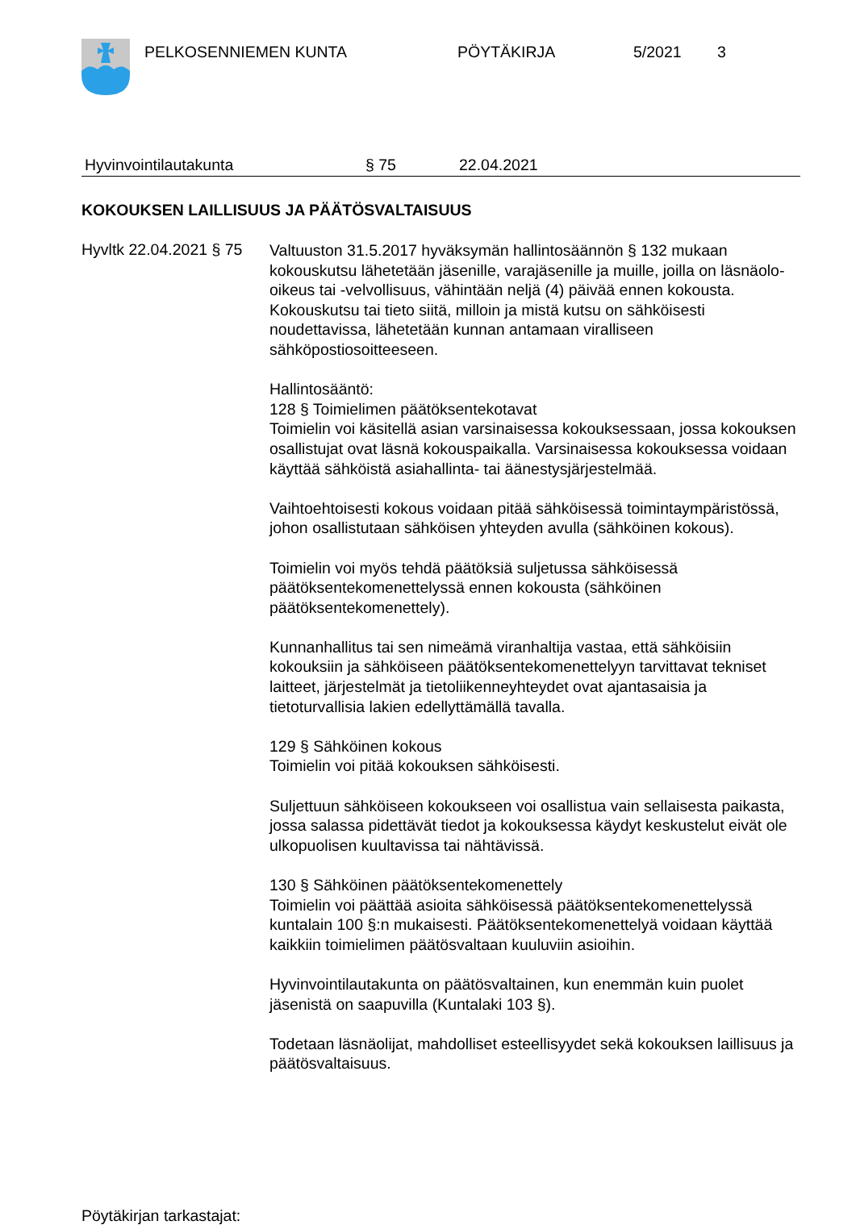PELKOSENNIEMEN KUNTA PÖYTÄKIRJA 5/2021 3
Hyvinvointilautakunta § 75 22.04.2021
KOKOUKSEN LAILLISUUS JA PÄÄTÖSVALTAISUUS
Hyvltk 22.04.2021 § 75
Valtuuston 31.5.2017 hyväksymän hallintosäännön § 132 mukaan kokouskutsu lähetetään jäsenille, varajäsenille ja muille, joilla on läsnäolo-oikeus tai -velvollisuus, vähintään neljä (4) päivää ennen kokousta. Kokouskutsu tai tieto siitä, milloin ja mistä kutsu on sähköisesti noudettavissa, lähetetään kunnan antamaan viralliseen sähköpostiosoitteeseen.
Hallintosääntö:
128 § Toimielimen päätöksentekotavat
Toimielin voi käsitellä asian varsinaisessa kokouksessaan, jossa kokouksen osallistujat ovat läsnä kokouspaikalla. Varsinaisessa kokouksessa voidaan käyttää sähköistä asiahallinta- tai äänestysjärjestelmää.
Vaihtoehtoisesti kokous voidaan pitää sähköisessä toimintaympäristössä, johon osallistutaan sähköisen yhteyden avulla (sähköinen kokous).
Toimielin voi myös tehdä päätöksiä suljetussa sähköisessä päätöksentekomenettelyssä ennen kokousta (sähköinen päätöksentekomenettely).
Kunnanhallitus tai sen nimeämä viranhaltija vastaa, että sähköisiin kokouksiin ja sähköiseen päätöksentekomenettelyyn tarvittavat tekniset laitteet, järjestelmät ja tietoliikenneyhteydet ovat ajantasaisia ja tietoturvallisia lakien edellyttämällä tavalla.
129 § Sähköinen kokous
Toimielin voi pitää kokouksen sähköisesti.
Suljettuun sähköiseen kokoukseen voi osallistua vain sellaisesta paikasta, jossa salassa pidettävät tiedot ja kokouksessa käydyt keskustelut eivät ole ulkopuolisen kuultavissa tai nähtävissä.
130 § Sähköinen päätöksentekomenettely
Toimielin voi päättää asioita sähköisessä päätöksentekomenettelyssä kuntalain 100 §:n mukaisesti. Päätöksentekomenettelyä voidaan käyttää kaikkiin toimielimen päätösvaltaan kuuluviin asioihin.
Hyvinvointilautakunta on päätösvaltainen, kun enemmän kuin puolet jäsenistä on saapuvilla (Kuntalaki 103 §).
Todetaan läsnäolijat, mahdolliset esteellisyydet sekä kokouksen laillisuus ja päätösvaltaisuus.
Pöytäkirjan tarkastajat: